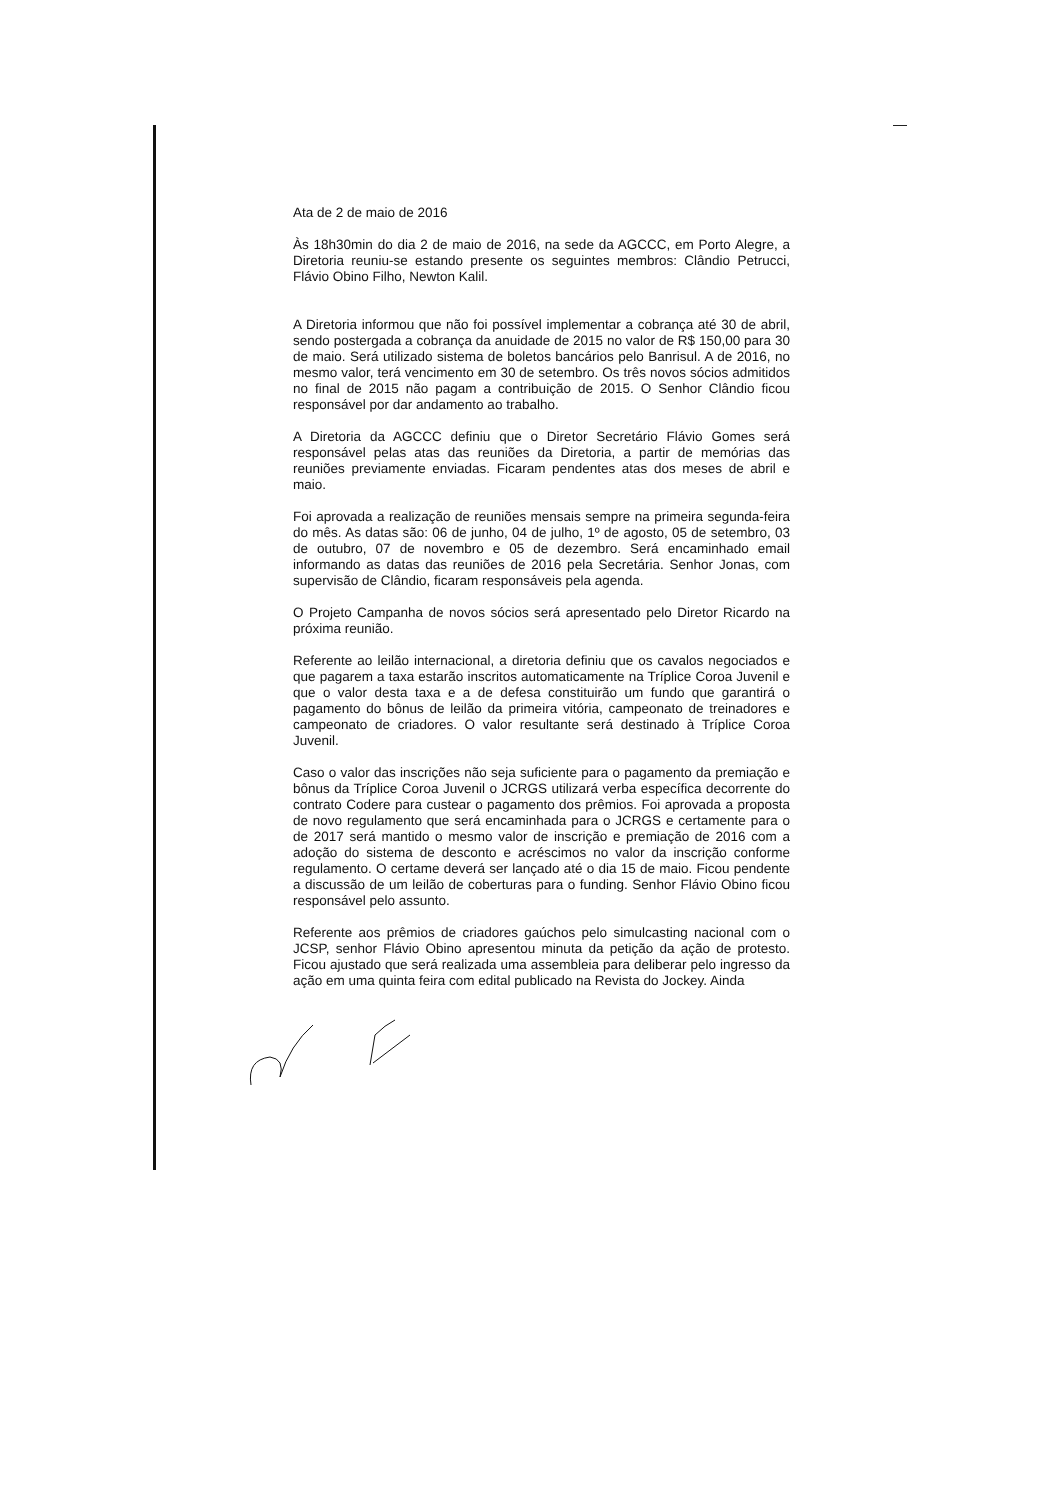Ata de 2 de maio de 2016
Às 18h30min do dia 2 de maio de 2016, na sede da AGCCC, em Porto Alegre, a Diretoria reuniu-se estando presente os seguintes membros: Clândio Petrucci, Flávio Obino Filho, Newton Kalil.
A Diretoria informou que não foi possível implementar a cobrança até 30 de abril, sendo postergada a cobrança da anuidade de 2015 no valor de R$ 150,00 para 30 de maio. Será utilizado sistema de boletos bancários pelo Banrisul. A de 2016, no mesmo valor, terá vencimento em 30 de setembro. Os três novos sócios admitidos no final de 2015 não pagam a contribuição de 2015. O Senhor Clândio ficou responsável por dar andamento ao trabalho.
A Diretoria da AGCCC definiu que o Diretor Secretário Flávio Gomes será responsável pelas atas das reuniões da Diretoria, a partir de memórias das reuniões previamente enviadas. Ficaram pendentes atas dos meses de abril e maio.
Foi aprovada a realização de reuniões mensais sempre na primeira segunda-feira do mês. As datas são: 06 de junho, 04 de julho, 1º de agosto, 05 de setembro, 03 de outubro, 07 de novembro e 05 de dezembro. Será encaminhado email informando as datas das reuniões de 2016 pela Secretária. Senhor Jonas, com supervisão de Clândio, ficaram responsáveis pela agenda.
O Projeto Campanha de novos sócios será apresentado pelo Diretor Ricardo na próxima reunião.
Referente ao leilão internacional, a diretoria definiu que os cavalos negociados e que pagarem a taxa estarão inscritos automaticamente na Tríplice Coroa Juvenil e que o valor desta taxa e a de defesa constituirão um fundo que garantirá o pagamento do bônus de leilão da primeira vitória, campeonato de treinadores e campeonato de criadores. O valor resultante será destinado à Tríplice Coroa Juvenil.
Caso o valor das inscrições não seja suficiente para o pagamento da premiação e bônus da Tríplice Coroa Juvenil o JCRGS utilizará verba específica decorrente do contrato Codere para custear o pagamento dos prêmios. Foi aprovada a proposta de novo regulamento que será encaminhada para o JCRGS e certamente para o de 2017 será mantido o mesmo valor de inscrição e premiação de 2016 com a adoção do sistema de desconto e acréscimos no valor da inscrição conforme regulamento. O certame deverá ser lançado até o dia 15 de maio. Ficou pendente a discussão de um leilão de coberturas para o funding. Senhor Flávio Obino ficou responsável pelo assunto.
Referente aos prêmios de criadores gaúchos pelo simulcasting nacional com o JCSP, senhor Flávio Obino apresentou minuta da petição da ação de protesto. Ficou ajustado que será realizada uma assembleia para deliberar pelo ingresso da ação em uma quinta feira com edital publicado na Revista do Jockey. Ainda